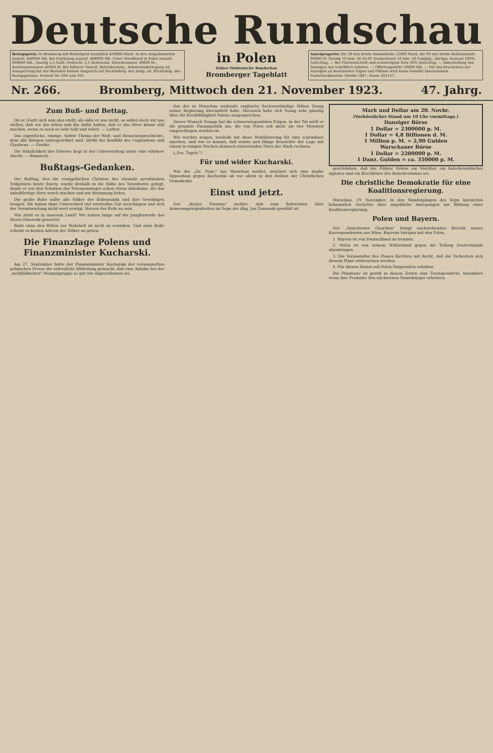Deutsche Rundschau
Bezugspreis: In Bromberg mit Bestellgeld monatlich 450000 Mark. In den Ausgabestellen monatl. 440000 Mk. Bei Postbezug monatl. 468000 Mk. Unter Streifband in Polen monatl. 900000 Mk., Danzig 2,5 Guld. Deutschl. 2,5 Rentenmk. Einzelnummer 30000 M., Sonntagsnummer 40000 M. Bei höherer Gewalt, Betriebsstörg., Arbeitsniederlegung od. Aussperrung hat der Bezieher keinen Anspruch auf Nachlieferg. der Zeitg. od. Rückzahlg. des Bezugspreises. Fernruf Nr. 594 und 595.
in Polen
früher Ostdeutsche Rundschau
Bromberger Tageblatt
Anzeigenpreis: Die 30 mm breite Kolonelzeile 12000 Mark, die 90 mm breite Reklamezeile 60000 M. Danzig 10 bzw. 50 Dz.Pf. Deutschland 10 bzw. 50 Goldpfg., übriges Ausland 100%. Aufschlag. — Bei Platzvorschrift und schwierigem Satz 50% Aufschlag. — Abbestellung von Anzeigen nur schriftlich erbeten. — Offertengebühr 30000 Mk. — Für das Erscheinen der Anzeigen an bestimmten Tagen und Plätzen wird keine Gewähr übernommen. Postscheckkonten: Stettin 1847, Posen 202157.
Nr. 266. Bromberg, Mittwoch den 21. November 1923. 47. Jahrg.
Zum Buß- und Bettag.
Ob er (Gott) sich nun also stellt, als sähe er uns nicht, so sollen doch wir uns stellen, daß wir ihn sehen und ihn dafür halten, daß er das Meer könne still machen, wenn es noch so sehr tobt und wütet. — Luther.
Das eigentliche, einzige, tiefste Thema der Welt- und Menschengeschichte, dem alle übrigen untergeordnet sind, bleibt der Konflikt des Unglaubens und Glaubens. — Goethe.
Die Nützlichkeit des Gebetes liegt in der Unterwerfung unter eine stärkere Macht. — Bismarck.
Bußtags-Gedanken.
Der Bußtag, den die evangelischen Christen des ehemals preußischen Teilgebiets heute feiern, wurde deshalb in die Nähe des Totenfestes gelegt, damit er von den Schatten des Totensonntages schon etwas abbekäme, die das unbußfertige Herz weich machen und zur Besinnung leiten.
Die große Buße sollte alle Völker des Erdenrunds und ihre Gewaltigen beugen. Sie haben ohne Unterschied viel wertvolles Gut zerschlagen und sich der Verantwortung nicht wert erzeigt, Herren der Erde zu sein.
Wie steht es in unserem Land? Wir hatten lange auf die Jungfernrede des Herrn Dmowski gewartet.
Buße ohne den Willen zur Wahrheit ist nicht zu erwirken. Und ohne Buße scheint es keinen Advent der Völker zu geben.
Die Finanzlage Polens und Finanzminister Kucharski.
Am 27. September hatte der Finanzminister Kucharski der versammelten polnischen Presse die erfreuliche Mitteilung gemacht, daß eine Anleihe bei der „nichtjüdischen" Morgangruppe so gut wie abgeschlossen sei.
das der in Warschau weilende englische Sachverständige Hilton Young seiner Regierung übermittelt habe. Hiernach habe sich Young sehr günstig über die Kreditfähigkeit Polens ausgesprochen.
Dieser Wunsch Youngs hat die schwerwiegendsten Folgen. In der Tat wirft er die gesamte Finanzpolitik um, die von Polen seit mehr als vier Monaten eingeschlagen worden ist.
Wir werden zeigen, weshalb wir diese Stabilisierung für eine scheinbare ansehen, und wie es kommt, daß ernste und fähige Beurteiler der Lage mit einem in einigen Wochen dennoch eintretenden Sturz der Mark rechnen.
(„Pos. Tageb.")
Für und wider Kucharski.
Wie der „Dz. Pozn." aus Warschau meldet, zeichnet sich eine starke Opposition gegen Kucharski ab vor allem in den Reihen der Christlichen Demokratie.
Einst und jetzt.
Der „Kurjer Poranny" meldet, daß zum Referenten über Armeeangelegenheiten im Sejm der Abg. Jan Zamorski gewählt ist.
Mark und Dollar am 20. Novbr.
(Vorbörslicher Stand um 10 Uhr vormittags.)
Danziger Börse
1 Dollar = 2300000 p. M.
1 Dollar = 4,8 Billionen d. M.
1 Million p. M. = 2,90 Gulden
Warschauer Börse
1 Dollar = 2200000 p. M.
1 Danz. Gulden = ca. 350000 p. M.
geschrieben, daß der Führer Polens ein Verräter, ein bolschewistischer Agitator und ein Beschützer des Bolschewismus sei.
Die christliche Demokratie für eine Koalitionsregierung.
Warschau, 19. November. In den Wandelgängen des Sejm kursierten bekanntlich Gerüchte über angebliche Anregungen zur Bildung einer Koalitionsregierung.
Polen und Bayern.
Der „Manchester Guardian" bringt nachstehenden Bericht seines Korrespondenten aus Wien: Bayerns Intrigen mit den Polen.
1. Bayern ist von Deutschland zu trennen.
2. Polen ist von seinem Widerstand gegen die Teilung Deutschlands abzubringen.
3. Die Veranstalter des Planes fürchten mit Recht, daß die Tschechen sich diesem Plane widersetzen werden.
4. Für diesen Dienst soll Polen Ostpreußen erhalten.
Die Phantasie ist gewiß in diesen Zeiten eine Trostspenderin, besonders wenn ihre Produkte den nüchternen Staatsbürger erheitern.